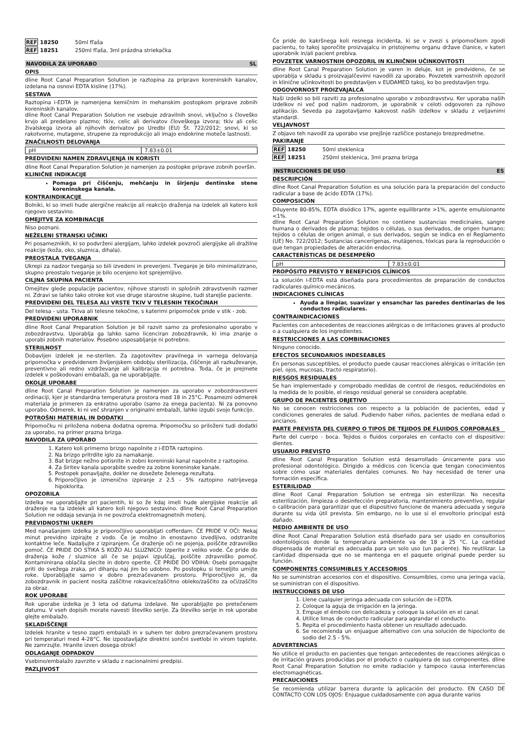REF 18250 50ml fľaša
REF 18251 250ml fľaša, 3ml prázdna striekačka
NAVODILA ZA UPORABO SL
OPIS
dline Root Canal Preparation Solution je raztopina za pripravo koreninskih kanalov, izdelana na osnovi EDTA kisline (17%).
SESTAVA
Raztopina i-EDTA je namenjena kemičnim in mehanskim postopkom priprave zobnih koreninskih kanalov.
dline Root Canal Preparation Solution ne vsebuje zdravilnih snovi, vključno s človeško krvjo ali predelano plazmo; tkiv, celic ali derivatov človeškega izvora; tkiv ali celic živalskega izvora ali njihovih derivatov po Uredbi (EU) Št. 722/2012; snovi, ki so rakotvorne, mutagene, strupene za reprodukcijo ali imajo endokrine moteče lastnosti.
ZNAČILNOSTI DELOVANJA
| pH | 7.83±0.01 |
PREDVIDENI NAMEN ZDRAVLJENJA IN KORISTI
dline Root Canal Preparation Solution je namenjen za postopke priprave zobnih površin.
KLINIČNE INDIKACIJE
Pomaga pri čiščenju, mehčanju in širjenju dentinske stene koreninskega kanala.
KONTRAINDIKACIJE
Bolniki, ki so imeli hude alergične reakcije ali reakcijo draženja na izdelek ali katero koli njegovo sestavino.
OMEJITVE ZA KOMBINACIJE
Niso poznani.
NEŽELENI STRANSKI UČINKI
Pri posameznikih, ki so podvrženi alergijam, lahko izdelek povzroči alergijske ali dražilne reakcije (koža, oko, sluznica, dihala).
PREOSTALA TVEGANJA
Ukrepi za nadzor tveganja so bili izvedeni in preverjeni. Tveganje je bilo minimalizirano, skupno preostalo tveganje je bilo ocenjeno kot sprejemljivo.
CILJNA SKUPINA PACIENTA
Omejitev glede populacije pacientov, njihove starosti in splošnih zdravstvenih razmer ni. Zdravi se lahko tako otroke kot vse druge starostne skupine, tudi starejše paciente.
PREDVIDENI DEL TELESA ALI VRSTE TKIV V TELESNIH TEKOČINAH
Del telesa - usta. Tkiva ali telesne tekočine, s katerimi pripomoček pride v stik - zob.
PREDVIDENI UPORABNIK
dline Root Canal Preparation Solution je bil razvit samo za profesionalno uporabo v zobozdravstvu. Uporablja ga lahko samo licenciran zobozdravnik, ki ima znanje o uporabi zobnih materialov. Posebno usposabljanje ni potrebno.
STERILNOST
Dobavljen izdelek je ne-sterilen. Za zagotovitev pravilnega in varnega delovanja pripomočka v predvidenem življenjskem obdobju sterilizacija, čiščenje ali razkuževanje, preventivno ali redno vzdrževanje ali kalibracija ni potrebna. Toda, če je prejmete izdelek v poškodovani embalaži, ga ne uporabljajte.
OKOLJE UPORABE
dline Root Canal Preparation Solution je namenjen za uporabo v zobozdravstveni ordinaciji, kjer je standardna temperatura prostora med 18 in 25°C. Posamezni odmerek materiala je primeren za enkratno uporabo (samo za enega pacienta). Ni za ponovno uporabo. Odmerek, ki ni več shranjen v originalni embalaži, lahko izgubi svojo funkcijo.
POTROŠNI MATERIAL IN DODATKI
Pripomočku ni priložena nobena dodatna oprema. Pripomočku so priloženi tudi dodatki za uporabo, na primer prazna brizga.
NAVODILA ZA UPORABO
1. Katero koli primerno brizgo napolnite z i-EDTA raztopino.
2. Na brizgo pritrdite iglo za namakanje.
3. Bat brizge nežno potisnite in zobni koreninski kanal napolnite z raztopino.
4. Za širitev kanala uporabite svedre za zobne koreninske kanale.
5. Postopek ponavljajte, dokler ne dosežete želenega rezultata.
6. Priporočljivo je izmenično izpiranje z 2.5 - 5% raztopino natrijevega hipoklorita.
OPOZORILA
Izdelka ne uporabljajte pri pacientih, ki so že kdaj imeli hude alergijske reakcije ali draženje na ta izdelek ali katero koli njegovo sestavino. dline Root Canal Preparation Solution ne oddaja sevanja in ne povzroča elektromagnetnih motenj.
PREVIDNOSTNI UKREPI
Med nanašanjem izdelka je priporočljivo uporabljati cofferdam. ČE PRIDE V OČI: Nekaj minut previdno izpirajte z vodo. Če je možno in enostavno izvedljivo, odstranite kontaktne leče. Nadaljujte z izpiranjem. Če draženje oči ne pojenja, poiščite zdravniško pomoč. ČE PRIDE DO STIKA S KOŽO ALI SLUZNICO: Izperite z veliko vode. Če pride do draženja kože / sluznice ali če se pojavi izpuščaj, poiščite zdravniško pomoč. Kontaminirana oblačila slecite in dobro operite. ČE PRIDE DO VDIHA: Osebi pomagajte priti do svežega zraka, pri dihanju naj jim bo udobno. Po postopku si temeljito umijte roke. Uporabljajte samo v dobro prezračevanem prostoru. Priporočljivo je, da zobozdravnik in pacient nosita zaščitne rokavice/zaščitno obleko/zaščito za oči/zaščito za obraz.
ROK UPORABE
Rok uporabe izdelka je 3 leta od datuma izdelave. Ne uporabljajte po pretečenem datumu. V vseh dopisih morate navesti številko serije. Za številko serije in rok uporabe glejte embalažo.
SKLADIŠČENJE
Izdelek hranite v tesno zaprti embalaži in v suhem ter dobro prezračevanem prostoru pri temperaturi med 4-28°C. Ne izpostavljajte direktni sončni svetlobi in virom toplote. Ne zamrzujte. Hranite izven dosega otrok!
ODLAGANJE ODPADKOV
Vsebino/embalažo zavrzite v skladu z nacionalnimi predpisi.
PAZLJIVOST
Če pride do kakršnega koli resnega incidenta, ki se v zvezi s pripomočkom zgodi pacientu, to takoj sporočite proizvajalcu in pristojnemu organu države članice, v kateri uporabnik in/ali pacient prebiva.
POVZETEK VARNOSTNIH OPOZORIL IN KLINIČNIH UČINKOVITOSTI
dline Root Canal Preparation Solution je varen in deluje, kot je predvideno, če se uporablja v skladu s proizvajalčevimi navodili za uporabo. Povzetek varnostnih opozoril in klinične učinkovitosti bo predstavljen v EUDAMED takoj, ko bo predstavljen trgu.
ODGOVORNOST PROIZVAJALCA
Naši izdelki so bili razviti za profesionalno uporabo v zobozdravstvu. Ker uporaba naših izdelkov ni več pod našim nadzorom, je uporabnik v celoti odgovoren za njihovo aplikacijo. Seveda pa zagotavljamo kakovost naših izdelkov v skladu z veljavnimi standardi.
VELJAVNOST
Z objavo teh navodil za uporabo vse prejšnje različice postanejo brezpredmetne.
PAKIRANJE
REF 18250 50ml steklenica
REF 18251 250ml steklenica, 3ml prazna brizga
INSTRUCCIONES DE USO ES
DESCRIPCIÓN
dline Root Canal Preparation Solution es una solución para la preparación del conducto radicular a base de ácido EDTA (17%).
COMPOSICIÓN
Diluyente 80-85%, EDTA disódico 17%, agente equilibrante >1%, agente emulsionante <1%.
dline Root Canal Preparation Solution no contiene sustancias medicinales, sangre humana o derivados de plasma; tejidos o células, o sus derivados, de origen humano; tejidos o células de origen animal, o sus derivados, según se indica en el Reglamento (UE) No. 722/2012; Sustancias cancerígenas, mutágenos, tóxicas para la reproducción o que tengan propiedades de alteración endocrina.
CARACTERÍSTICAS DE DESEMPEÑO
| pH | 7.83±0.01 |
PROPÓSITO PREVISTO Y BENEFICIOS CLÍNICOS
La solución i-EDTA está diseñada para procedimientos de preparación de conductos radiculares químico-mecánicos.
INDICACIONES CLÍNICAS
Ayuda a limpiar, suavizar y ensanchar las paredes dentinarias de los conductos radiculares.
CONTRAINDICACIONES
Pacientes con antecedentes de reacciones alérgicas o de irritaciones graves al producto o a cualquiera de los ingredientes.
RESTRICCIONES A LAS COMBINACIONES
Ninguno conocido.
EFECTOS SECUNDARIOS INDESEABLES
En personas susceptibles, el producto puede causar reacciones alérgicas o irritación (en piel, ojos, mucosas, tracto respiratorio).
RIESGOS RESIDUALES
Se han implementado y comprobado medidas de control de riesgos, reduciéndolos en la medida de lo posible, el riesgo residual general se considera aceptable.
GRUPO DE PACIENTES OBJETIVO
No se conocen restricciones con respecto a la población de pacientes, edad y condiciones generales de salud. Pudiendo haber niños, pacientes de mediana edad o ancianos.
PARTE PREVISTA DEL CUERPO O TIPOS DE TEJIDOS DE FLUIDOS CORPORALES
Parte del cuerpo - boca. Tejidos o fluidos corporales en contacto con el dispositivo: dientes.
USUARIO PREVISTO
dline Root Canal Preparation Solution está desarrollado únicamente para uso profesional odontológico. Dirigido a médicos con licencia que tengan conocimientos sobre cómo usar materiales dentales comunes. No hay necesidad de tener una formación específica.
ESTERILIDAD
dline Root Canal Preparation Solution se entrega sin esterilizar. No necesita esterilización, limpieza o desinfección preparatoria, mantenimiento preventivo, regular o calibración para garantizar que el dispositivo funcione de manera adecuada y segura durante su vida útil prevista. Sin embargo, no lo use si el envoltorio principal está dañado.
MEDIO AMBIENTE DE USO
dline Root Canal Preparation Solution está diseñado para ser usado en consultorios odontológicos donde la temperatura ambiente va de 18 a 25 °C. La cantidad dispensada de material es adecuada para un solo uso (un paciente). No reutilizar. La cantidad dispensada que no se mantenga en el paquete original puede perder su función.
COMPONENTES CONSUMIBLES Y ACCESORIOS
No se suministran accesorios con el dispositivo. Consumibles, como una jeringa vacía, se suministran con el dispositivo.
INSTRUCCIONES DE USO
1. Llene cualquier jeringa adecuada con solución de i-EDTA.
2. Coloque la aguja de irrigación en la jeringa.
3. Empuje el émbolo con delicadeza y coloque la solución en el canal.
4. Utilice limas de conducto radicular para agrandar el conducto.
5. Repita el procedimiento hasta obtener un resultado adecuado.
6. Se recomienda un enjuague alternativo con una solución de hipoclorito de sodio del 2.5 - 5%.
ADVERTENCIAS
No utilice el producto en pacientes que tengan antecedentes de reacciones alérgicas o de irritación graves producidas por el producto o cualquiera de sus componentes. dline Root Canal Preparation Solution no emite radiación y tampoco causa interferencias electromagnéticas.
PRECAUCIONES
Se recomienda utilizar barrera durante la aplicación del producto. EN CASO DE CONTACTO CON LOS OJOS: Enjuague cuidadosamente con agua durante varios